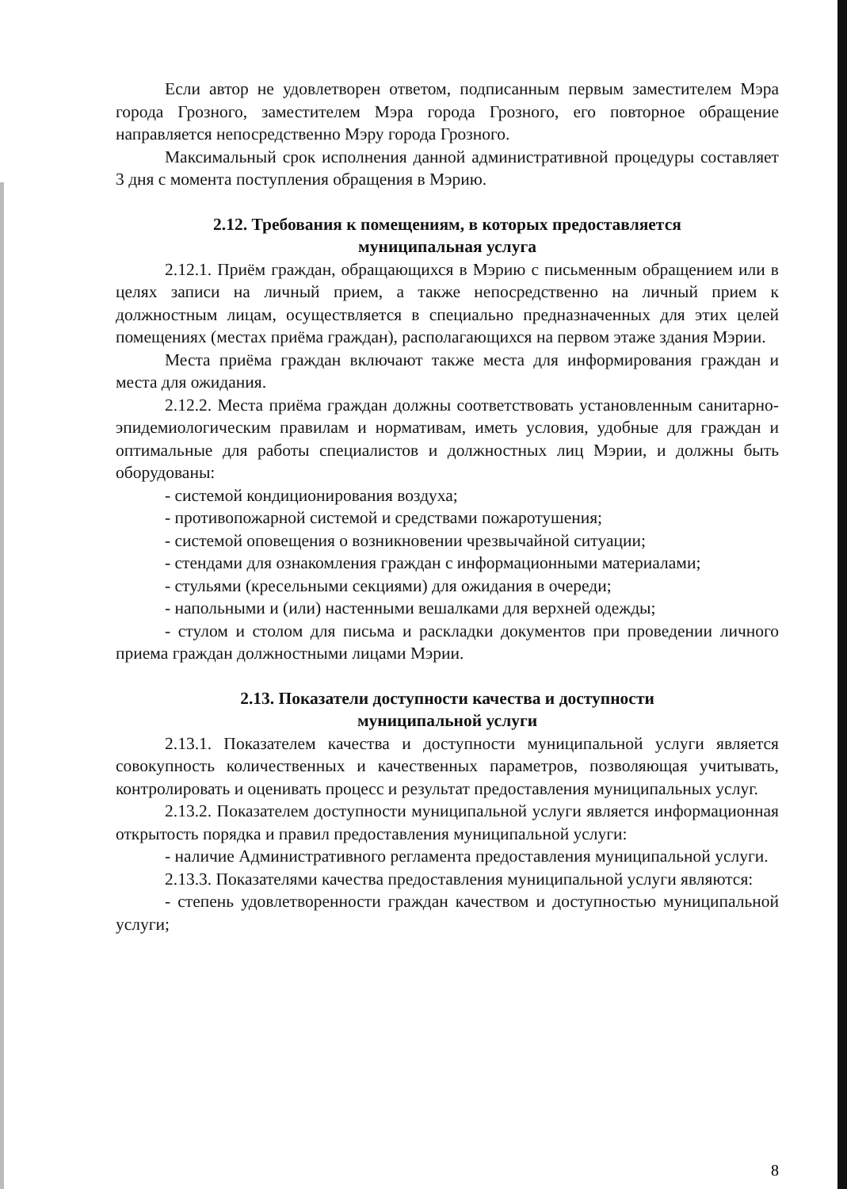Если автор не удовлетворен ответом, подписанным первым заместителем Мэра города Грозного, заместителем Мэра города Грозного, его повторное обращение направляется непосредственно Мэру города Грозного.
Максимальный срок исполнения данной административной процедуры составляет 3 дня с момента поступления обращения в Мэрию.
2.12. Требования к помещениям, в которых предоставляется
муниципальная услуга
2.12.1. Приём граждан, обращающихся в Мэрию с письменным обращением или в целях записи на личный прием, а также непосредственно на личный прием к должностным лицам, осуществляется в специально предназначенных для этих целей помещениях (местах приёма граждан), располагающихся на первом этаже здания Мэрии.
Места приёма граждан включают также места для информирования граждан и места для ожидания.
2.12.2. Места приёма граждан должны соответствовать установленным санитарно-эпидемиологическим правилам и нормативам, иметь условия, удобные для граждан и оптимальные для работы специалистов и должностных лиц Мэрии, и должны быть оборудованы:
- системой кондиционирования воздуха;
- противопожарной системой и средствами пожаротушения;
- системой оповещения о возникновении чрезвычайной ситуации;
- стендами для ознакомления граждан с информационными материалами;
- стульями (кресельными секциями) для ожидания в очереди;
- напольными и (или) настенными вешалками для верхней одежды;
- стулом и столом для письма и раскладки документов при проведении личного приема граждан должностными лицами Мэрии.
2.13. Показатели доступности качества и доступности
муниципальной услуги
2.13.1. Показателем качества и доступности муниципальной услуги является совокупность количественных и качественных параметров, позволяющая учитывать, контролировать и оценивать процесс и результат предоставления муниципальных услуг.
2.13.2. Показателем доступности муниципальной услуги является информационная открытость порядка и правил предоставления муниципальной услуги:
- наличие Административного регламента предоставления муниципальной услуги.
2.13.3. Показателями качества предоставления муниципальной услуги являются:
- степень удовлетворенности граждан качеством и доступностью муниципальной услуги;
8